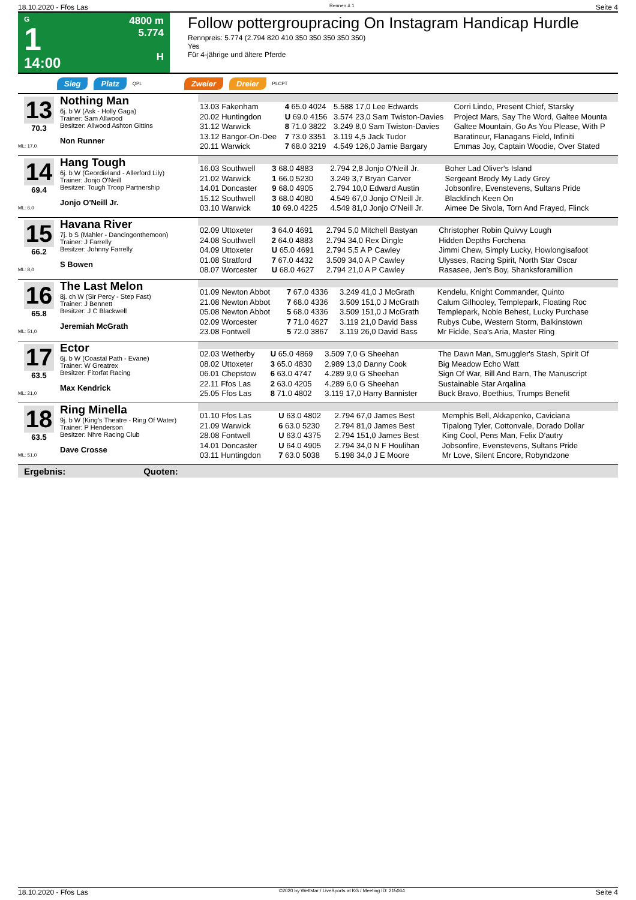18.10.2020 - Ffos Las Rennen # 1 Seite 4
G
1
14:00
4800 m
5.774
H
Follow pottergroupracing On Instagram Handicap Hurdle
Rennpreis: 5.774 (2.794 820 410 350 350 350 350 350)
Yes
Für 4-jährige und ältere Pferde
Sieg Platz QPL Zweier Dreier PLCPT
13
70.3
ML: 17,0
Nothing Man
6j. b W (Ask - Holly Gaga)
Trainer: Sam Allwood
Besitzer: Allwood Ashton Gittins
Non Runner
| 13.03 Fakenham | 4 65.0 4024 | 5.588 17,0 Lee Edwards | Corri Lindo, Present Chief, Starsky |
| 20.02 Huntingdon | U 69.0 4156 | 3.574 23,0 Sam Twiston-Davies | Project Mars, Say The Word, Galtee Mounta |
| 31.12 Warwick | 8 71.0 3822 | 3.249 8,0 Sam Twiston-Davies | Galtee Mountain, Go As You Please, With P |
| 13.12 Bangor-On-Dee | 7 73.0 3351 | 3.119 4,5 Jack Tudor | Baratineur, Flanagans Field, Infiniti |
| 20.11 Warwick | 7 68.0 3219 | 4.549 126,0 Jamie Bargary | Emmas Joy, Captain Woodie, Over Stated |
14
69.4
ML: 6,0
Hang Tough
6j. b W (Geordieland - Allerford Lily)
Trainer: Jonjo O'Neill
Besitzer: Tough Troop Partnership
Jonjo O'Neill Jr.
| 16.03 Southwell | 3 68.0 4883 | 2.794 2,8 Jonjo O'Neill Jr. | Boher Lad Oliver's Island |
| 21.02 Warwick | 1 66.0 5230 | 3.249 3,7 Bryan Carver | Sergeant Brody My Lady Grey |
| 14.01 Doncaster | 9 68.0 4905 | 2.794 10,0 Edward Austin | Jobsonfire, Evenstevens, Sultans Pride |
| 15.12 Southwell | 3 68.0 4080 | 4.549 67,0 Jonjo O'Neill Jr. | Blackfinch Keen On |
| 03.10 Warwick | 10 69.0 4225 | 4.549 81,0 Jonjo O'Neill Jr. | Aimee De Sivola, Torn And Frayed, Flinck |
15
66.2
ML: 8,0
Havana River
7j. b S (Mahler - Dancingonthemoon)
Trainer: J Farrelly
Besitzer: Johnny Farrelly
S Bowen
| 02.09 Uttoxeter | 3 64.0 4691 | 2.794 5,0 Mitchell Bastyan | Christopher Robin Quivvy Lough |
| 24.08 Southwell | 2 64.0 4883 | 2.794 34,0 Rex Dingle | Hidden Depths Forchena |
| 04.09 Uttoxeter | U 65.0 4691 | 2.794 5,5 A P Cawley | Jimmi Chew, Simply Lucky, Howlongisafoot |
| 01.08 Stratford | 7 67.0 4432 | 3.509 34,0 A P Cawley | Ulysses, Racing Spirit, North Star Oscar |
| 08.07 Worcester | U 68.0 4627 | 2.794 21,0 A P Cawley | Rasasee, Jen's Boy, Shanksforamillion |
16
65.8
ML: 51,0
The Last Melon
8j. ch W (Sir Percy - Step Fast)
Trainer: J Bennett
Besitzer: J C Blackwell
Jeremiah McGrath
| 01.09 Newton Abbot | 7 67.0 4336 | 3.249 41,0 J McGrath | Kendelu, Knight Commander, Quinto |
| 21.08 Newton Abbot | 7 68.0 4336 | 3.509 151,0 J McGrath | Calum Gilhooley, Templepark, Floating Roc |
| 05.08 Newton Abbot | 5 68.0 4336 | 3.509 151,0 J McGrath | Templepark, Noble Behest, Lucky Purchase |
| 02.09 Worcester | 7 71.0 4627 | 3.119 21,0 David Bass | Rubys Cube, Western Storm, Balkinstown |
| 23.08 Fontwell | 5 72.0 3867 | 3.119 26,0 David Bass | Mr Fickle, Sea's Aria, Master Ring |
17
63.5
ML: 21,0
Ector
6j. b W (Coastal Path - Evane)
Trainer: W Greatrex
Besitzer: Fitorfat Racing
Max Kendrick
| 02.03 Wetherby | U 65.0 4869 | 3.509 7,0 G Sheehan | The Dawn Man, Smuggler's Stash, Spirit Of |
| 08.02 Uttoxeter | 3 65.0 4830 | 2.989 13,0 Danny Cook | Big Meadow Echo Watt |
| 06.01 Chepstow | 6 63.0 4747 | 4.289 9,0 G Sheehan | Sign Of War, Bill And Barn, The Manuscript |
| 22.11 Ffos Las | 2 63.0 4205 | 4.289 6,0 G Sheehan | Sustainable Star Arqalina |
| 25.05 Ffos Las | 8 71.0 4802 | 3.119 17,0 Harry Bannister | Buck Bravo, Boethius, Trumps Benefit |
18
63.5
ML: 51,0
Ring Minella
9j. b W (King's Theatre - Ring Of Water)
Trainer: P Henderson
Besitzer: Nhre Racing Club
Dave Crosse
| 01.10 Ffos Las | U 63.0 4802 | 2.794 67,0 James Best | Memphis Bell, Akkapenko, Caviciana |
| 21.09 Warwick | 6 63.0 5230 | 2.794 81,0 James Best | Tipalong Tyler, Cottonvale, Dorado Dollar |
| 28.08 Fontwell | U 63.0 4375 | 2.794 151,0 James Best | King Cool, Pens Man, Felix D'autry |
| 14.01 Doncaster | U 64.0 4905 | 2.794 34,0 N F Houlihan | Jobsonfire, Evenstevens, Sultans Pride |
| 03.11 Huntingdon | 7 63.0 5038 | 5.198 34,0 J E Moore | Mr Love, Silent Encore, Robyndzone |
Ergebnis: Quoten:
18.10.2020 - Ffos Las ©2020 by Wettstar / LiveSports.at KG / Meeting ID: 215064 Seite 4